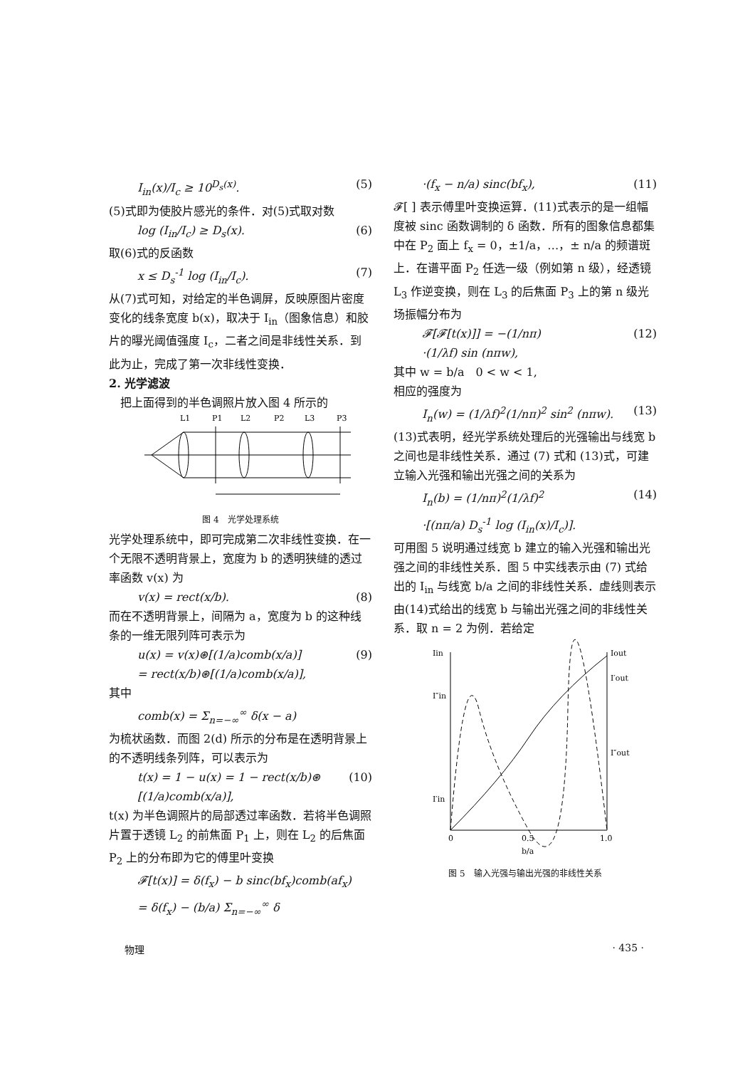I<sub>in</sub>(x)/I<sub>c</sub> ≥ 10<sup>D<sub>s</sub>(x)</sup>. (5)
(5)式即为使胶片感光的条件．对(5)式取对数
log (I<sub>in</sub>/I<sub>c</sub>) ≥ D<sub>s</sub>(x). (6)
取(6)式的反函数
x ≤ D<sub>s</sub><sup>-1</sup> log (I<sub>in</sub>/I<sub>c</sub>). (7)
从(7)式可知，对给定的半色调屏，反映原图片密度变化的线条宽度 b(x)，取决于 I<sub>in</sub>（图象信息）和胶片的曝光阈值强度 I<sub>c</sub>，二者之间是非线性关系．到此为止，完成了第一次非线性变换．
2. 光学滤波
 把上面得到的半色调照片放入图 4 所示的
L1
P1
L2
P2
L3
P3
图 4　光学处理系统
光学处理系统中，即可完成第二次非线性变换．在一个无限不透明背景上，宽度为 b 的透明狭缝的透过率函数 v(x) 为
v(x) = rect(x/b). (8)
而在不透明背景上，间隔为 a，宽度为 b 的这种线条的一维无限列阵可表示为
u(x) = v(x)⊛[(1/a)comb(x/a)]
= rect(x/b)⊛[(1/a)comb(x/a)], (9)
其中
comb(x) = Σ<sub>n=−∞</sub><sup>∞</sup> δ(x − a)
为梳状函数．而图 2(d) 所示的分布是在透明背景上的不透明线条列阵，可以表示为
t(x) = 1 − u(x) = 1 − rect(x/b)⊛
[(1/a)comb(x/a)], (10)
t(x) 为半色调照片的局部透过率函数．若将半色调照片置于透镜 L<sub>2</sub> 的前焦面 P<sub>1</sub> 上，则在 L<sub>2</sub> 的后焦面 P<sub>2</sub> 上的分布即为它的傅里叶变换
𝓕[t(x)] = δ(f<sub>x</sub>) − b sinc(bf<sub>x</sub>)comb(af<sub>x</sub>)
= δ(f<sub>x</sub>) − (b/a) Σ<sub>n=−∞</sub><sup>∞</sup> δ
·(f<sub>x</sub> − n/a) sinc(bf<sub>x</sub>), (11)
𝓕[ ] 表示傅里叶变换运算．(11)式表示的是一组幅度被 sinc 函数调制的 δ 函数．所有的图象信息都集中在 P<sub>2</sub> 面上 f<sub>x</sub> = 0，±1/a，…，± n/a 的频谱斑上．在谱平面 P<sub>2</sub> 任选一级（例如第 n 级），经透镜 L<sub>3</sub> 作逆变换，则在 L<sub>3</sub> 的后焦面 P<sub>3</sub> 上的第 n 级光场振幅分布为
𝓕[𝓕[t(x)]] = −(1/nπ)
·(1/λf) sin (nπw), (12)
其中 w = b/a　0 < w < 1,
相应的强度为
I<sub>n</sub>(w) = (1/λf)<sup>2</sup>(1/nπ)<sup>2</sup> sin<sup>2</sup> (nπw). (13)
(13)式表明，经光学系统处理后的光强输出与线宽 b 之间也是非线性关系．通过 (7) 式和 (13)式，可建立输入光强和输出光强之间的关系为
I<sub>n</sub>(b) = (1/nπ)<sup>2</sup>(1/λf)<sup>2</sup>
·[(nπ/a) D<sub>s</sub><sup>-1</sup> log (I<sub>in</sub>(x)/I<sub>c</sub>)]. (14)
可用图 5 说明通过线宽 b 建立的输入光强和输出光强之间的非线性关系．图 5 中实线表示由 (7) 式给出的 I<sub>in</sub> 与线宽 b/a 之间的非线性关系．虚线则表示由(14)式给出的线宽 b 与输出光强之间的非线性关系．取 n = 2 为例．若给定
Iin
Iout
I″in
I′in
I′out
I″out
0
0.5
1.0
b/a
图 5　输入光强与输出光强的非线性关系
物理 · 435 ·